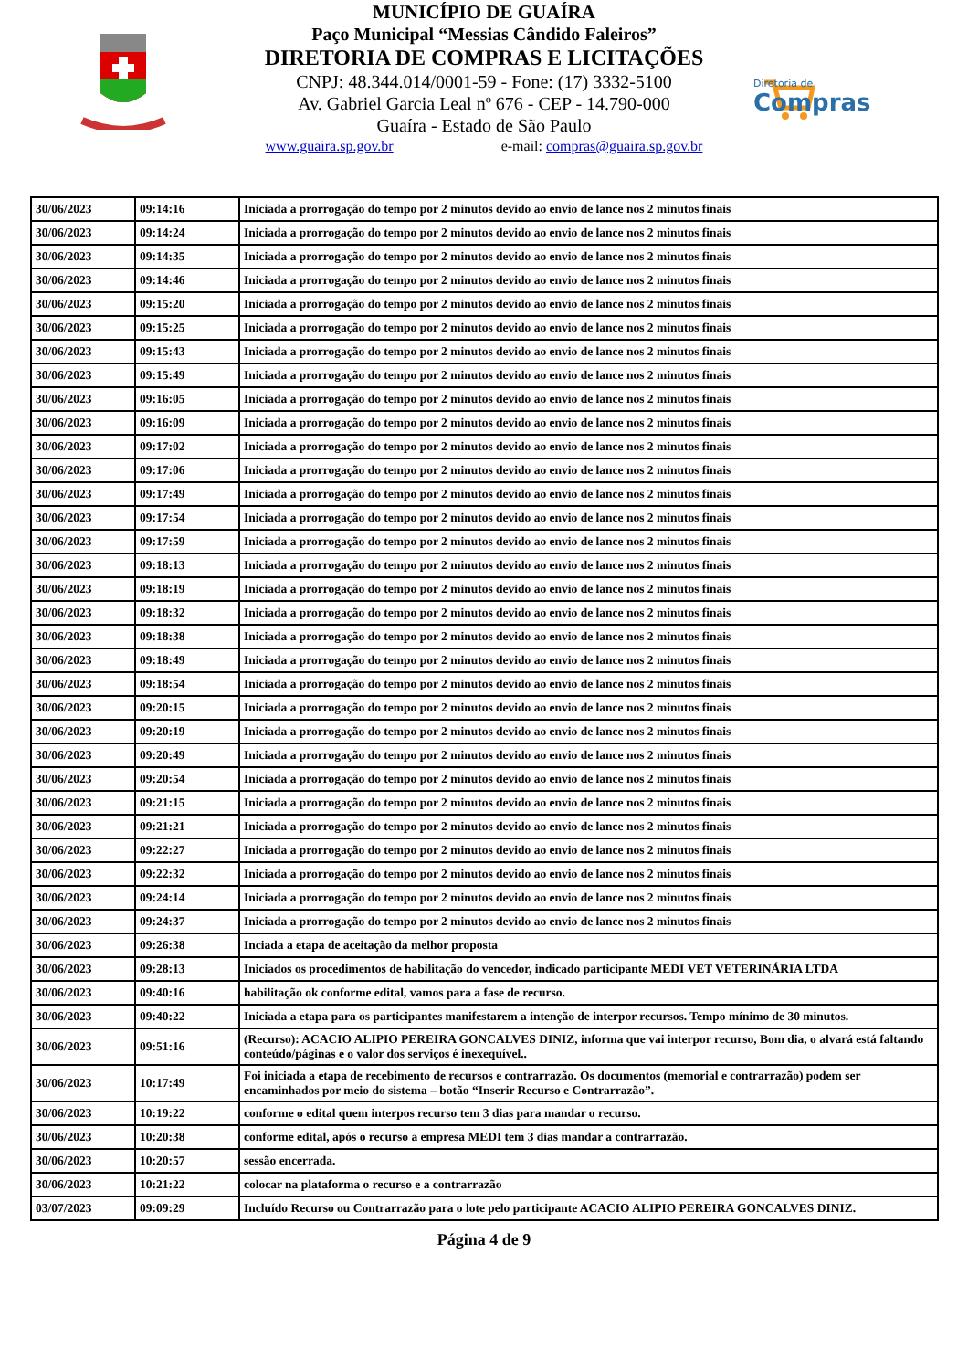MUNICÍPIO DE GUAÍRA
Paço Municipal “Messias Cândido Faleiros”
DIRETORIA DE COMPRAS E LICITAÇÕES
CNPJ: 48.344.014/0001-59 - Fone: (17) 3332-5100
Av. Gabriel Garcia Leal nº 676 - CEP - 14.790-000
Guaíra - Estado de São Paulo
www.guaira.sp.gov.br e-mail: compras@guaira.sp.gov.br
Diretoria de
Compras
| 30/06/2023 | 09:14:16 | Iniciada a prorrogação do tempo por 2 minutos devido ao envio de lance nos 2 minutos finais |
| 30/06/2023 | 09:14:24 | Iniciada a prorrogação do tempo por 2 minutos devido ao envio de lance nos 2 minutos finais |
| 30/06/2023 | 09:14:35 | Iniciada a prorrogação do tempo por 2 minutos devido ao envio de lance nos 2 minutos finais |
| 30/06/2023 | 09:14:46 | Iniciada a prorrogação do tempo por 2 minutos devido ao envio de lance nos 2 minutos finais |
| 30/06/2023 | 09:15:20 | Iniciada a prorrogação do tempo por 2 minutos devido ao envio de lance nos 2 minutos finais |
| 30/06/2023 | 09:15:25 | Iniciada a prorrogação do tempo por 2 minutos devido ao envio de lance nos 2 minutos finais |
| 30/06/2023 | 09:15:43 | Iniciada a prorrogação do tempo por 2 minutos devido ao envio de lance nos 2 minutos finais |
| 30/06/2023 | 09:15:49 | Iniciada a prorrogação do tempo por 2 minutos devido ao envio de lance nos 2 minutos finais |
| 30/06/2023 | 09:16:05 | Iniciada a prorrogação do tempo por 2 minutos devido ao envio de lance nos 2 minutos finais |
| 30/06/2023 | 09:16:09 | Iniciada a prorrogação do tempo por 2 minutos devido ao envio de lance nos 2 minutos finais |
| 30/06/2023 | 09:17:02 | Iniciada a prorrogação do tempo por 2 minutos devido ao envio de lance nos 2 minutos finais |
| 30/06/2023 | 09:17:06 | Iniciada a prorrogação do tempo por 2 minutos devido ao envio de lance nos 2 minutos finais |
| 30/06/2023 | 09:17:49 | Iniciada a prorrogação do tempo por 2 minutos devido ao envio de lance nos 2 minutos finais |
| 30/06/2023 | 09:17:54 | Iniciada a prorrogação do tempo por 2 minutos devido ao envio de lance nos 2 minutos finais |
| 30/06/2023 | 09:17:59 | Iniciada a prorrogação do tempo por 2 minutos devido ao envio de lance nos 2 minutos finais |
| 30/06/2023 | 09:18:13 | Iniciada a prorrogação do tempo por 2 minutos devido ao envio de lance nos 2 minutos finais |
| 30/06/2023 | 09:18:19 | Iniciada a prorrogação do tempo por 2 minutos devido ao envio de lance nos 2 minutos finais |
| 30/06/2023 | 09:18:32 | Iniciada a prorrogação do tempo por 2 minutos devido ao envio de lance nos 2 minutos finais |
| 30/06/2023 | 09:18:38 | Iniciada a prorrogação do tempo por 2 minutos devido ao envio de lance nos 2 minutos finais |
| 30/06/2023 | 09:18:49 | Iniciada a prorrogação do tempo por 2 minutos devido ao envio de lance nos 2 minutos finais |
| 30/06/2023 | 09:18:54 | Iniciada a prorrogação do tempo por 2 minutos devido ao envio de lance nos 2 minutos finais |
| 30/06/2023 | 09:20:15 | Iniciada a prorrogação do tempo por 2 minutos devido ao envio de lance nos 2 minutos finais |
| 30/06/2023 | 09:20:19 | Iniciada a prorrogação do tempo por 2 minutos devido ao envio de lance nos 2 minutos finais |
| 30/06/2023 | 09:20:49 | Iniciada a prorrogação do tempo por 2 minutos devido ao envio de lance nos 2 minutos finais |
| 30/06/2023 | 09:20:54 | Iniciada a prorrogação do tempo por 2 minutos devido ao envio de lance nos 2 minutos finais |
| 30/06/2023 | 09:21:15 | Iniciada a prorrogação do tempo por 2 minutos devido ao envio de lance nos 2 minutos finais |
| 30/06/2023 | 09:21:21 | Iniciada a prorrogação do tempo por 2 minutos devido ao envio de lance nos 2 minutos finais |
| 30/06/2023 | 09:22:27 | Iniciada a prorrogação do tempo por 2 minutos devido ao envio de lance nos 2 minutos finais |
| 30/06/2023 | 09:22:32 | Iniciada a prorrogação do tempo por 2 minutos devido ao envio de lance nos 2 minutos finais |
| 30/06/2023 | 09:24:14 | Iniciada a prorrogação do tempo por 2 minutos devido ao envio de lance nos 2 minutos finais |
| 30/06/2023 | 09:24:37 | Iniciada a prorrogação do tempo por 2 minutos devido ao envio de lance nos 2 minutos finais |
| 30/06/2023 | 09:26:38 | Inciada a etapa de aceitação da melhor proposta |
| 30/06/2023 | 09:28:13 | Iniciados os procedimentos de habilitação do vencedor, indicado participante MEDI VET VETERINÁRIA LTDA |
| 30/06/2023 | 09:40:16 | habilitação ok conforme edital, vamos para a fase de recurso. |
| 30/06/2023 | 09:40:22 | Iniciada a etapa para os participantes manifestarem a intenção de interpor recursos. Tempo mínimo de 30 minutos. |
| 30/06/2023 | 09:51:16 | (Recurso): ACACIO ALIPIO PEREIRA GONCALVES DINIZ, informa que vai interpor recurso, Bom dia, o alvará está faltando conteúdo/páginas e o valor dos serviços é inexequível.. |
| 30/06/2023 | 10:17:49 | Foi iniciada a etapa de recebimento de recursos e contrarrazão. Os documentos (memorial e contrarrazão) podem ser encaminhados por meio do sistema – botão “Inserir Recurso e Contrarrazão”. |
| 30/06/2023 | 10:19:22 | conforme o edital quem interpos recurso tem 3 dias para mandar o recurso. |
| 30/06/2023 | 10:20:38 | conforme edital, após o recurso a empresa MEDI tem 3 dias mandar a contrarrazão. |
| 30/06/2023 | 10:20:57 | sessão encerrada. |
| 30/06/2023 | 10:21:22 | colocar na plataforma o recurso e a contrarrazão |
| 03/07/2023 | 09:09:29 | Incluído Recurso ou Contrarrazão para o lote pelo participante ACACIO ALIPIO PEREIRA GONCALVES DINIZ. |
Página 4 de 9